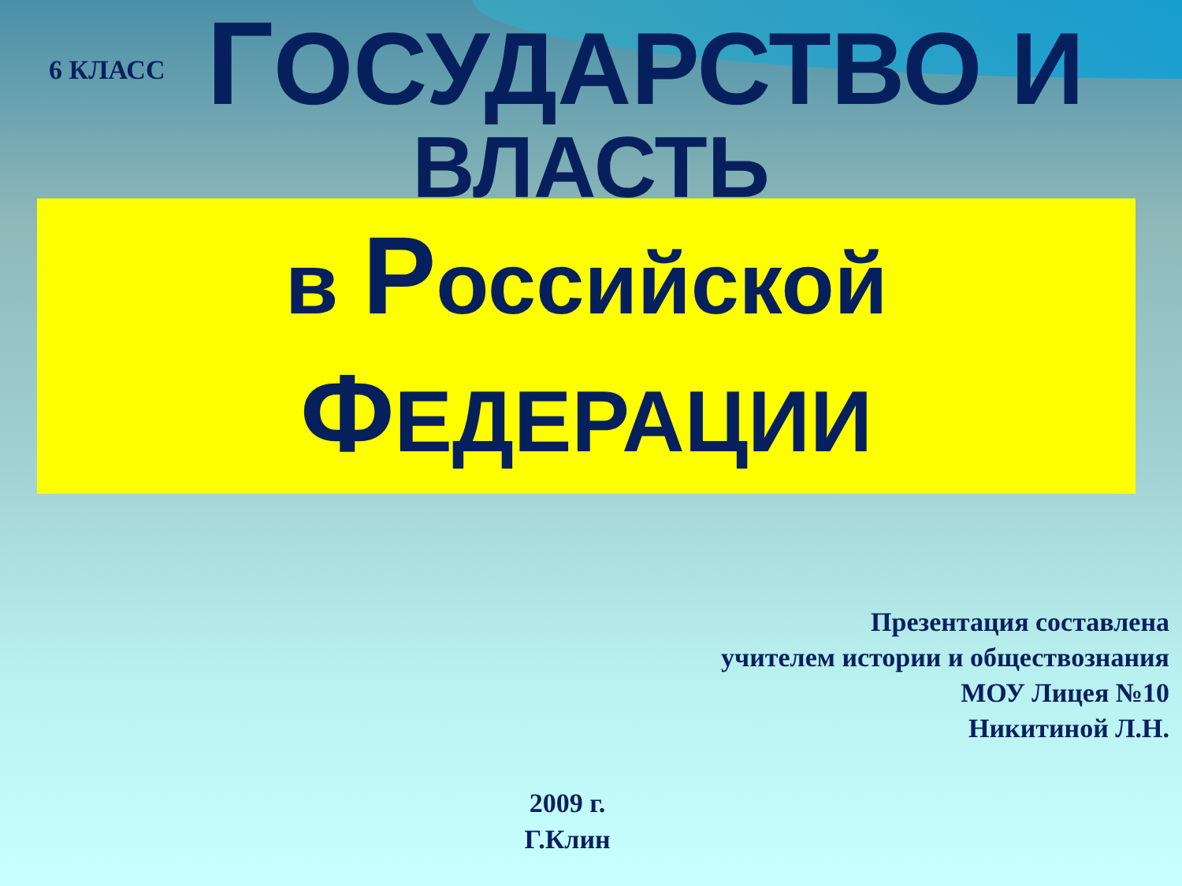6 КЛАСС
ГОСУДАРСТВО И
ВЛАСТЬ
в Российской
ФЕДЕРАЦИИ
Презентация составлена
учителем истории и обществознания
МОУ Лицея №10
Никитиной Л.Н.
2009 г.
Г.Клин